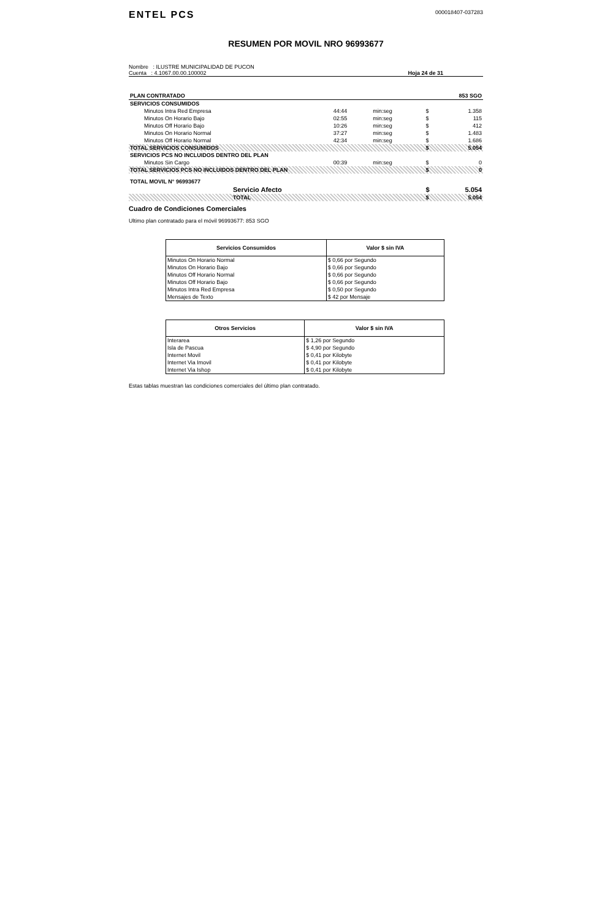ENTEL PCS
000018407-037283
RESUMEN POR MOVIL NRO 96993677
Nombre : ILUSTRE MUNICIPALIDAD DE PUCON
Cuenta : 4.1067.00.00.100002
Hoja 24 de 31
| PLAN CONTRATADO | | | | 853 SGO |
| SERVICIOS CONSUMIDOS | | | | |
| Minutos Intra Red Empresa | 44:44 | min:seg | $ | 1.358 |
| Minutos On Horario Bajo | 02:55 | min:seg | $ | 115 |
| Minutos Off Horario Bajo | 10:26 | min:seg | $ | 412 |
| Minutos On Horario Normal | 37:27 | min:seg | $ | 1.483 |
| Minutos Off Horario Normal | 42:34 | min:seg | $ | 1.686 |
| TOTAL SERVICIOS CONSUMIDOS | | | $ | 5.054 |
| SERVICIOS PCS NO INCLUIDOS DENTRO DEL PLAN | | | | |
| Minutos Sin Cargo | 00:39 | min:seg | $ | 0 |
| TOTAL SERVICIOS PCS NO INCLUIDOS DENTRO DEL PLAN | | | $ | 0 |
| TOTAL MOVIL N° 96993677 | | | | |
| Servicio Afecto | | | $ | 5.054 |
| TOTAL | | | $ | 5.054 |
Cuadro de Condiciones Comerciales
Ultimo plan contratado para el móvil 96993677: 853 SGO
| Servicios Consumidos | Valor $ sin IVA |
| --- | --- |
| Minutos On Horario Normal | $ 0,66 por Segundo |
| Minutos On Horario Bajo | $ 0,66 por Segundo |
| Minutos Off Horario Normal | $ 0,66 por Segundo |
| Minutos Off Horario Bajo | $ 0,66 por Segundo |
| Minutos Intra Red Empresa | $ 0,50 por Segundo |
| Mensajes de Texto | $ 42 por Mensaje |
| Otros Servicios | Valor $ sin IVA |
| --- | --- |
| Interarea | $ 1,26 por Segundo |
| Isla de Pascua | $ 4,90 por Segundo |
| Internet Movil | $ 0,41 por Kilobyte |
| Internet Via Imovil | $ 0,41 por Kilobyte |
| Internet Via Ishop | $ 0,41 por Kilobyte |
Estas tablas muestran las condiciones comerciales del último plan contratado.